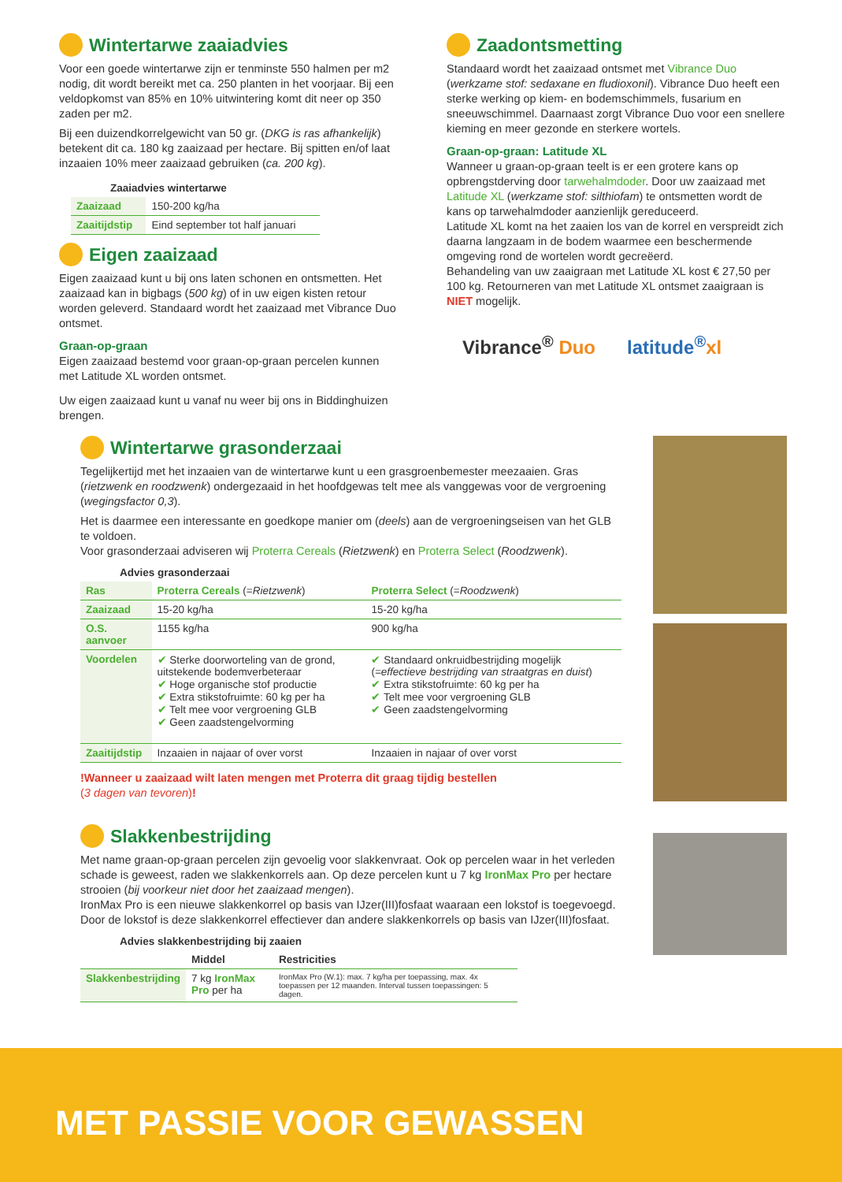Wintertarwe zaaiadvies
Voor een goede wintertarwe zijn er tenminste 550 halmen per m2 nodig, dit wordt bereikt met ca. 250 planten in het voorjaar. Bij een veldopkomst van 85% en 10% uitwintering komt dit neer op 350 zaden per m2.
Bij een duizendkorrelgewicht van 50 gr. (DKG is ras afhankelijk) betekent dit ca. 180 kg zaaizaad per hectare. Bij spitten en/of laat inzaaien 10% meer zaaizaad gebruiken (ca. 200 kg).
Zaaiadvies wintertarwe
| Zaaizaad | 150-200 kg/ha |
| Zaaitijdstip | Eind september tot half januari |
Eigen zaaizaad
Eigen zaaizaad kunt u bij ons laten schonen en ontsmetten. Het zaaizaad kan in bigbags (500 kg) of in uw eigen kisten retour worden geleverd. Standaard wordt het zaaizaad met Vibrance Duo ontsmet.
Graan-op-graan
Eigen zaaizaad bestemd voor graan-op-graan percelen kunnen met Latitude XL worden ontsmet.
Uw eigen zaaizaad kunt u vanaf nu weer bij ons in Biddinghuizen brengen.
Zaadontsmetting
Standaard wordt het zaaizaad ontsmet met Vibrance Duo (werkzame stof: sedaxane en fludioxonil). Vibrance Duo heeft een sterke werking op kiem- en bodemschimmels, fusarium en sneeuwschimmel. Daarnaast zorgt Vibrance Duo voor een snellere kieming en meer gezonde en sterkere wortels.
Graan-op-graan: Latitude XL
Wanneer u graan-op-graan teelt is er een grotere kans op opbrengstderving door tarwehalmdoder. Door uw zaaizaad met Latitude XL (werkzame stof: silthiofam) te ontsmetten wordt de kans op tarwehalmdoder aanzienlijk gereduceerd.
Latitude XL komt na het zaaien los van de korrel en verspreidt zich daarna langzaam in de bodem waarmee een beschermende omgeving rond de wortelen wordt gecreëerd.
Behandeling van uw zaaigraan met Latitude XL kost € 27,50 per 100 kg. Retourneren van met Latitude XL ontsmet zaaigraan is NIET mogelijk.
Vibrance<sup>®</sup> Duo latitude<sup>®</sup>xl
Wintertarwe grasonderzaai
Tegelijkertijd met het inzaaien van de wintertarwe kunt u een grasgroenbemester meezaaien. Gras (rietzwenk en roodzwenk) ondergezaaid in het hoofdgewas telt mee als vanggewas voor de vergroening (wegingsfactor 0,3).
Het is daarmee een interessante en goedkope manier om (deels) aan de vergroeningseisen van het GLB te voldoen.
Voor grasonderzaai adviseren wij Proterra Cereals (Rietzwenk) en Proterra Select (Roodzwenk).
Advies grasonderzaai
| Ras | Proterra Cereals (= Rietzwenk ) | Proterra Select (= Roodzwenk ) |
| Zaaizaad | 15-20 kg/ha | 15-20 kg/ha |
| O.S. aanvoer | 1155 kg/ha | 900 kg/ha |
| Voordelen | ✔ Sterke doorworteling van de grond, uitstekende bodemverbeteraar ✔ Hoge organische stof productie ✔ Extra stikstofruimte: 60 kg per ha ✔ Telt mee voor vergroening GLB ✔ Geen zaadstengelvorming | ✔ Standaard onkruidbestrijding mogelijk ( =effectieve bestrijding van straatgras en duist ) ✔ Extra stikstofruimte: 60 kg per ha ✔ Telt mee voor vergroening GLB ✔ Geen zaadstengelvorming |
| Zaaitijdstip | Inzaaien in najaar of over vorst | Inzaaien in najaar of over vorst |
!Wanneer u zaaizaad wilt laten mengen met Proterra dit graag tijdig bestellen
(3 dagen van tevoren)!
Slakkenbestrijding
Met name graan-op-graan percelen zijn gevoelig voor slakkenvraat. Ook op percelen waar in het verleden schade is geweest, raden we slakkenkorrels aan. Op deze percelen kunt u 7 kg IronMax Pro per hectare strooien (bij voorkeur niet door het zaaizaad mengen).
IronMax Pro is een nieuwe slakkenkorrel op basis van IJzer(III)fosfaat waaraan een lokstof is toegevoegd. Door de lokstof is deze slakkenkorrel effectiever dan andere slakkenkorrels op basis van IJzer(III)fosfaat.
Advies slakkenbestrijding bij zaaien
| | Middel | Restricities |
| --- | --- | --- |
| Slakkenbestrijding | 7 kg IronMax Pro per ha | IronMax Pro (W.1): max. 7 kg/ha per toepassing, max. 4x toepassen per 12 maanden. Interval tussen toepassingen: 5 dagen. |
MET PASSIE VOOR GEWASSEN